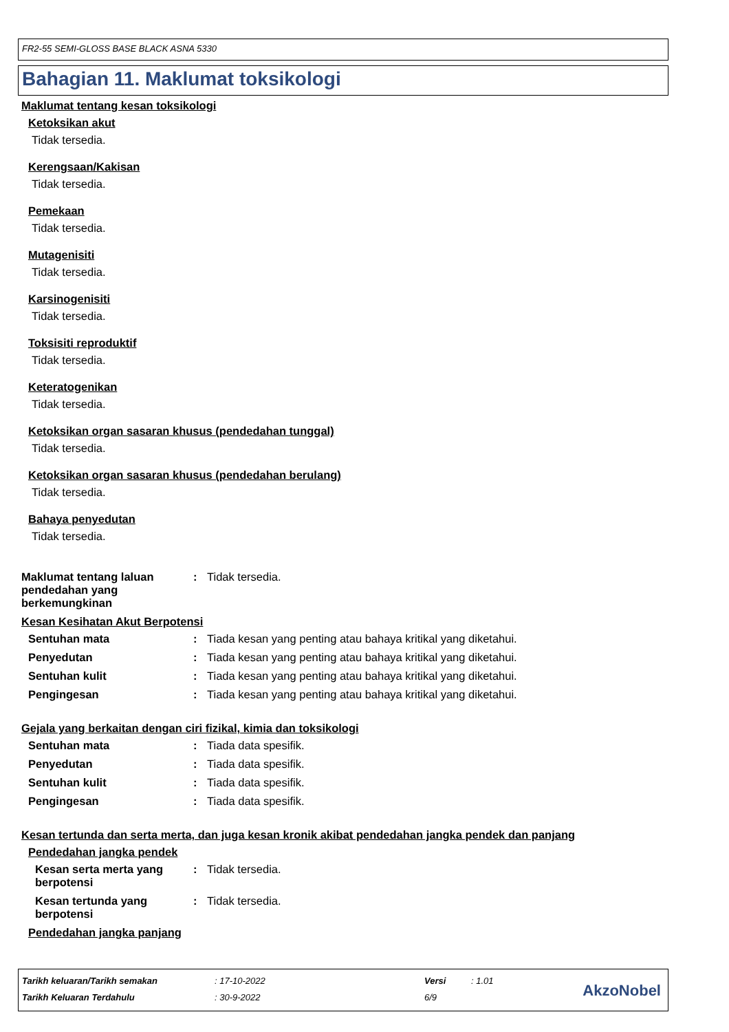FR2-55 SEMI-GLOSS BASE BLACK ASNA 5330
Bahagian 11. Maklumat toksikologi
Maklumat tentang kesan toksikologi
Ketoksikan akut
Tidak tersedia.
Kerengsaan/Kakisan
Tidak tersedia.
Pemekaan
Tidak tersedia.
Mutagenisiti
Tidak tersedia.
Karsinogenisiti
Tidak tersedia.
Toksisiti reproduktif
Tidak tersedia.
Keteratogenikan
Tidak tersedia.
Ketoksikan organ sasaran khusus (pendedahan tunggal)
Tidak tersedia.
Ketoksikan organ sasaran khusus (pendedahan berulang)
Tidak tersedia.
Bahaya penyedutan
Tidak tersedia.
Maklumat tentang laluan pendedahan yang berkemungkinan
: Tidak tersedia.
Kesan Kesihatan Akut Berpotensi
Sentuhan mata : Tiada kesan yang penting atau bahaya kritikal yang diketahui.
Penyedutan : Tiada kesan yang penting atau bahaya kritikal yang diketahui.
Sentuhan kulit : Tiada kesan yang penting atau bahaya kritikal yang diketahui.
Pengingesan : Tiada kesan yang penting atau bahaya kritikal yang diketahui.
Gejala yang berkaitan dengan ciri fizikal, kimia dan toksikologi
Sentuhan mata : Tiada data spesifik.
Penyedutan : Tiada data spesifik.
Sentuhan kulit : Tiada data spesifik.
Pengingesan : Tiada data spesifik.
Kesan tertunda dan serta merta, dan juga kesan kronik akibat pendedahan jangka pendek dan panjang
Pendedahan jangka pendek
Kesan serta merta yang berpotensi
: Tidak tersedia.
Kesan tertunda yang berpotensi
: Tidak tersedia.
Pendedahan jangka panjang
| Tarikh keluaran/Tarikh semakan | : 17-10-2022 | Versi | : 1.01 |
| Tarikh Keluaran Terdahulu | : 30-9-2022 | 6/9 | |
AkzoNobel